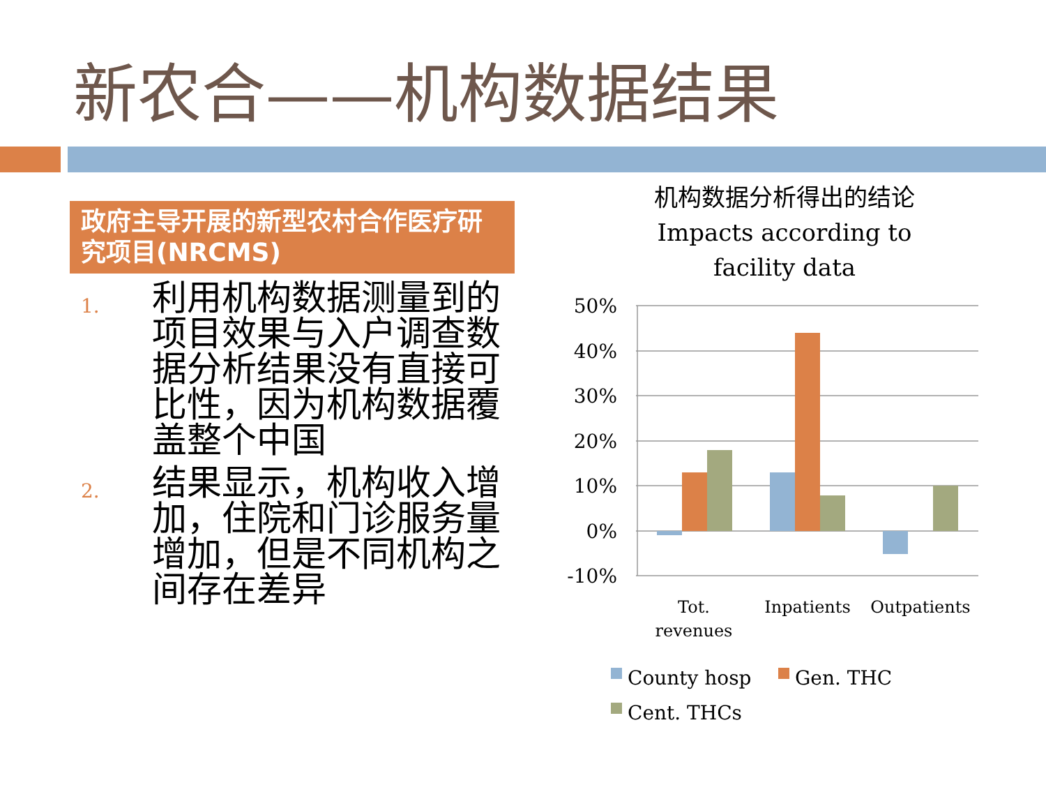新农合——机构数据结果
政府主导开展的新型农村合作医疗研究项目(NRCMS)
1.
利用机构数据测量到的项目效果与入户调查数据分析结果没有直接可比性，因为机构数据覆盖整个中国
2.
结果显示，机构收入增加，住院和门诊服务量增加，但是不同机构之间存在差异
机构数据分析得出的结论
Impacts according to
facility data
50%
40%
30%
20%
10%
0%
-10%
Tot.
revenues
Inpatients
Outpatients
County hosp
Gen. THC
Cent. THCs